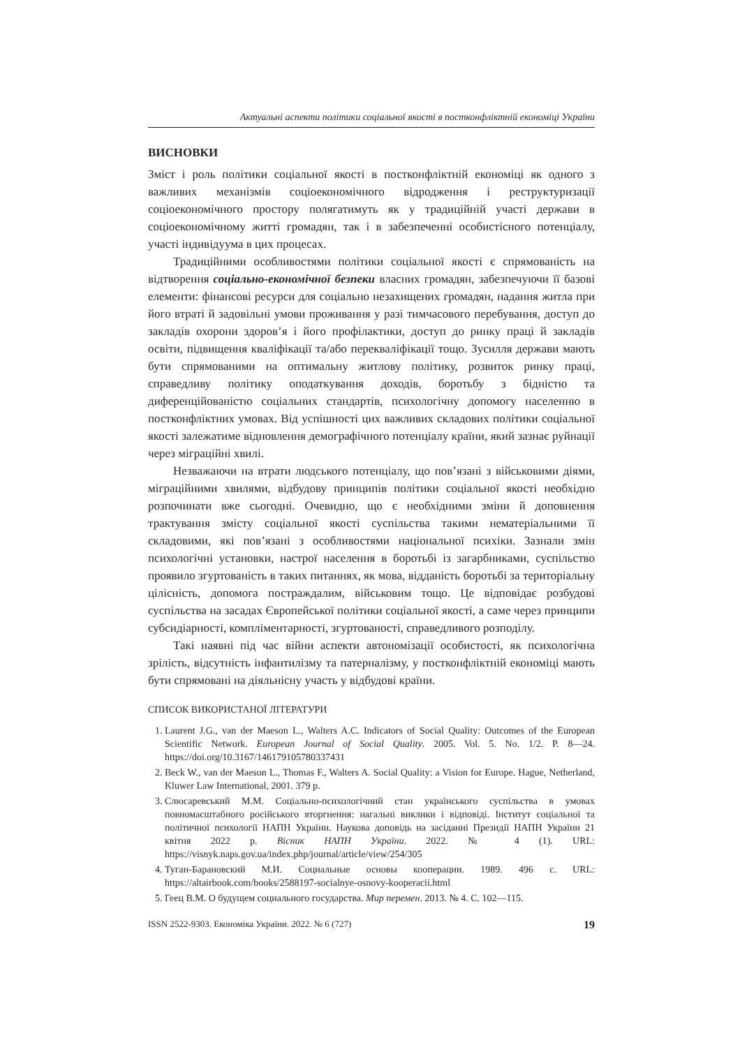Актуальні аспекти політики соціальної якості в постконфліктній економіці України
ВИСНОВКИ
Зміст і роль політики соціальної якості в постконфліктній економіці як одного з важливих механізмів соціоекономічного відродження і реструктуризації соціоекономічного простору полягатимуть як у традиційній участі держави в соціоекономічному житті громадян, так і в забезпеченні особистісного потенціалу, участі індивідуума в цих процесах.
Традиційними особливостями політики соціальної якості є спрямованість на відтворення соціально-економічної безпеки власних громадян, забезпечуючи її базові елементи: фінансові ресурси для соціально незахищених громадян, надання житла при його втраті й задовільні умови проживання у разі тимчасового перебування, доступ до закладів охорони здоров’я і його профілактики, доступ до ринку праці й закладів освіти, підвищення кваліфікації та/або перекваліфікації тощо. Зусилля держави мають бути спрямованими на оптимальну житлову політику, розвиток ринку праці, справедливу політику оподаткування доходів, боротьбу з бідністю та диференційованістю соціальних стандартів, психологічну допомогу населенню в постконфліктних умовах. Від успішності цих важливих складових політики соціальної якості залежатиме відновлення демографічного потенціалу країни, який зазнає руйнації через міграційні хвилі.
Незважаючи на втрати людського потенціалу, що пов’язані з військовими діями, міграційними хвилями, відбудову принципів політики соціальної якості необхідно розпочинати вже сьогодні. Очевидно, що є необхідними зміни й доповнення трактування змісту соціальної якості суспільства такими нематеріальними її складовими, які пов’язані з особливостями національної психіки. Зазнали змін психологічні установки, настрої населення в боротьбі із загарбниками, суспільство проявило згуртованість в таких питаннях, як мова, відданість боротьбі за територіальну цілісність, допомога постраждалим, військовим тощо. Це відповідає розбудові суспільства на засадах Європейської політики соціальної якості, а саме через принципи субсидіарності, компліментарності, згуртованості, справедливого розподілу.
Такі наявні під час війни аспекти автономізації особистості, як психологічна зрілість, відсутність інфантилізму та патерналізму, у постконфліктній економіці мають бути спрямовані на діяльнісну участь у відбудові країни.
СПИСОК ВИКОРИСТАНОЇ ЛІТЕРАТУРИ
1. Laurent J.G., van der Maeson L., Walters A.C. Indicators of Social Quality: Outcomes of the European Scientific Network. European Journal of Social Quality. 2005. Vol. 5. No. 1/2. P. 8—24. https://doi.org/10.3167/146179105780337431
2. Beck W., van der Maeson L., Thomas F., Walters A. Social Quality: a Vision for Europe. Hague, Netherland, Kluwer Law International, 2001. 379 p.
3. Слюсаревський М.М. Соціально-психологічний стан українського суспільства в умовах повномасштабного російського вторгнення: нагальні виклики і відповіді. Інститут соціальної та політичної психології НАПН України. Наукова доповідь на засіданні Президії НАПН України 21 квітня 2022 р. Вісник НАПН України. 2022. № 4 (1). URL: https://visnyk.naps.gov.ua/index.php/journal/article/view/254/305
4. Туган-Барановский М.И. Социальные основы кооперации. 1989. 496 с. URL: https://altairbook.com/books/2588197-socialnye-osnovy-kooperacii.html
5. Геец В.М. О будущем социального государства. Мир перемен. 2013. № 4. С. 102—115.
ISSN 2522-9303. Економіка України. 2022. № 6 (727) 19